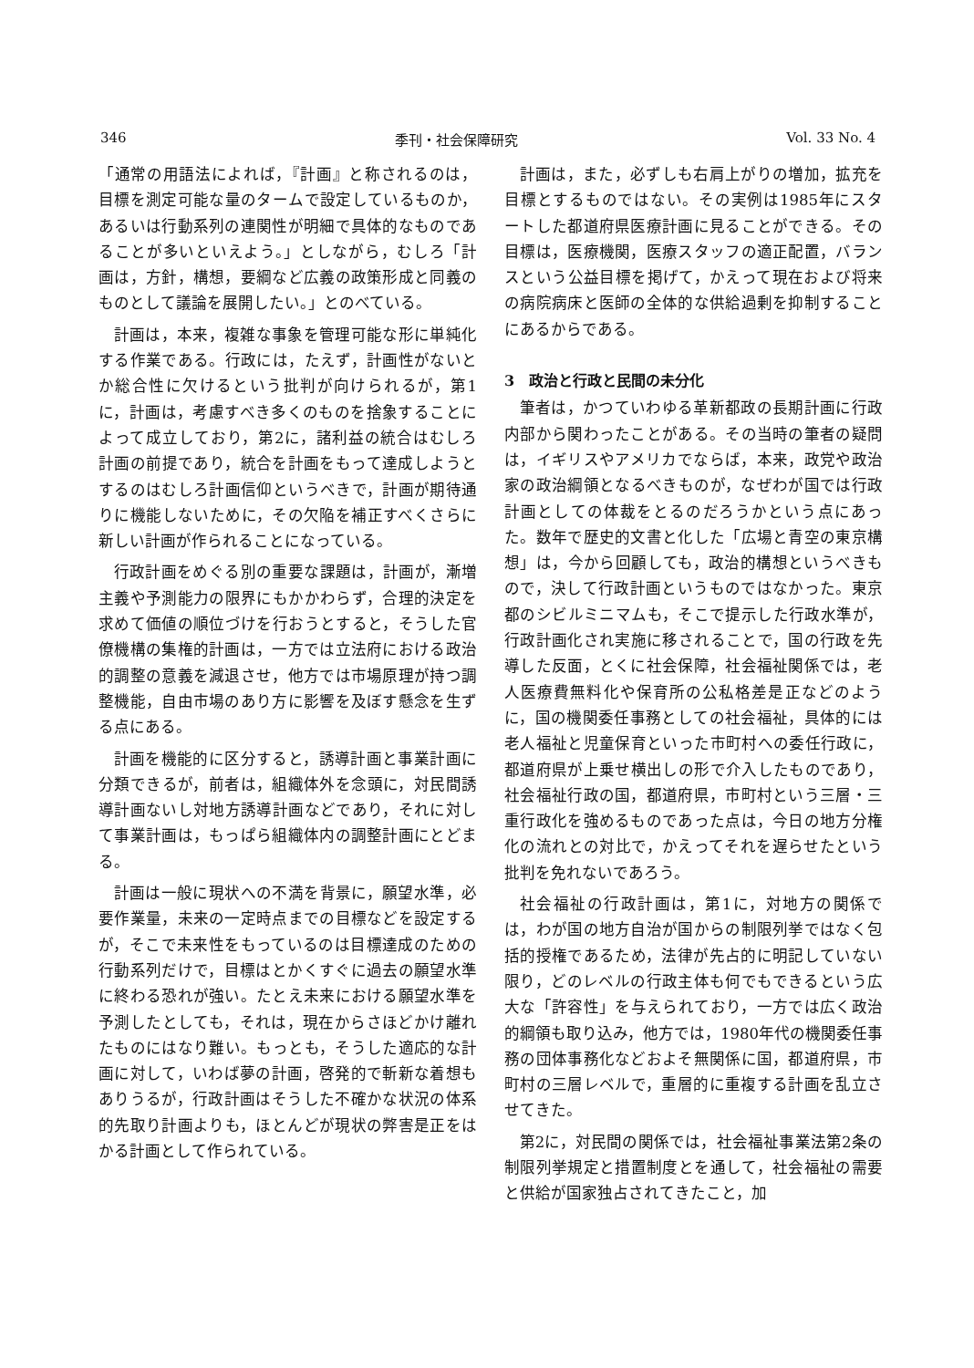346 季刊・社会保障研究 Vol. 33 No. 4
「通常の用語法によれば，『計画』と称されるのは，目標を測定可能な量のタームで設定しているものか，あるいは行動系列の連関性が明細で具体的なものであることが多いといえよう。」としながら，むしろ「計画は，方針，構想，要綱など広義の政策形成と同義のものとして議論を展開したい。」とのべている。
計画は，本来，複雑な事象を管理可能な形に単純化する作業である。行政には，たえず，計画性がないとか総合性に欠けるという批判が向けられるが，第1に，計画は，考慮すべき多くのものを捨象することによって成立しており，第2に，諸利益の統合はむしろ計画の前提であり，統合を計画をもって達成しようとするのはむしろ計画信仰というべきで，計画が期待通りに機能しないために，その欠陥を補正すべくさらに新しい計画が作られることになっている。
行政計画をめぐる別の重要な課題は，計画が，漸増主義や予測能力の限界にもかかわらず，合理的決定を求めて価値の順位づけを行おうとすると，そうした官僚機構の集権的計画は，一方では立法府における政治的調整の意義を減退させ，他方では市場原理が持つ調整機能，自由市場のあり方に影響を及ぼす懸念を生ずる点にある。
計画を機能的に区分すると，誘導計画と事業計画に分類できるが，前者は，組織体外を念頭に，対民間誘導計画ないし対地方誘導計画などであり，それに対して事業計画は，もっぱら組織体内の調整計画にとどまる。
計画は一般に現状への不満を背景に，願望水準，必要作業量，未来の一定時点までの目標などを設定するが，そこで未来性をもっているのは目標達成のための行動系列だけで，目標はとかくすぐに過去の願望水準に終わる恐れが強い。たとえ未来における願望水準を予測したとしても，それは，現在からさほどかけ離れたものにはなり難い。もっとも，そうした適応的な計画に対して，いわば夢の計画，啓発的で斬新な着想もありうるが，行政計画はそうした不確かな状況の体系的先取り計画よりも，ほとんどが現状の弊害是正をはかる計画として作られている。
計画は，また，必ずしも右肩上がりの増加，拡充を目標とするものではない。その実例は1985年にスタートした都道府県医療計画に見ることができる。その目標は，医療機関，医療スタッフの適正配置，バランスという公益目標を掲げて，かえって現在および将来の病院病床と医師の全体的な供給過剰を抑制することにあるからである。
3　政治と行政と民間の未分化
筆者は，かつていわゆる革新都政の長期計画に行政内部から関わったことがある。その当時の筆者の疑問は，イギリスやアメリカでならば，本来，政党や政治家の政治綱領となるべきものが，なぜわが国では行政計画としての体裁をとるのだろうかという点にあった。数年で歴史的文書と化した「広場と青空の東京構想」は，今から回顧しても，政治的構想というべきもので，決して行政計画というものではなかった。東京都のシビルミニマムも，そこで提示した行政水準が，行政計画化され実施に移されることで，国の行政を先導した反面，とくに社会保障，社会福祉関係では，老人医療費無料化や保育所の公私格差是正などのように，国の機関委任事務としての社会福祉，具体的には老人福祉と児童保育といった市町村への委任行政に，都道府県が上乗せ横出しの形で介入したものであり，社会福祉行政の国，都道府県，市町村という三層・三重行政化を強めるものであった点は，今日の地方分権化の流れとの対比で，かえってそれを遅らせたという批判を免れないであろう。
社会福祉の行政計画は，第1に，対地方の関係では，わが国の地方自治が国からの制限列挙ではなく包括的授権であるため，法律が先占的に明記していない限り，どのレベルの行政主体も何でもできるという広大な「許容性」を与えられており，一方では広く政治的綱領も取り込み，他方では，1980年代の機関委任事務の団体事務化などおよそ無関係に国，都道府県，市町村の三層レベルで，重層的に重複する計画を乱立させてきた。
第2に，対民間の関係では，社会福祉事業法第2条の制限列挙規定と措置制度とを通して，社会福祉の需要と供給が国家独占されてきたこと，加